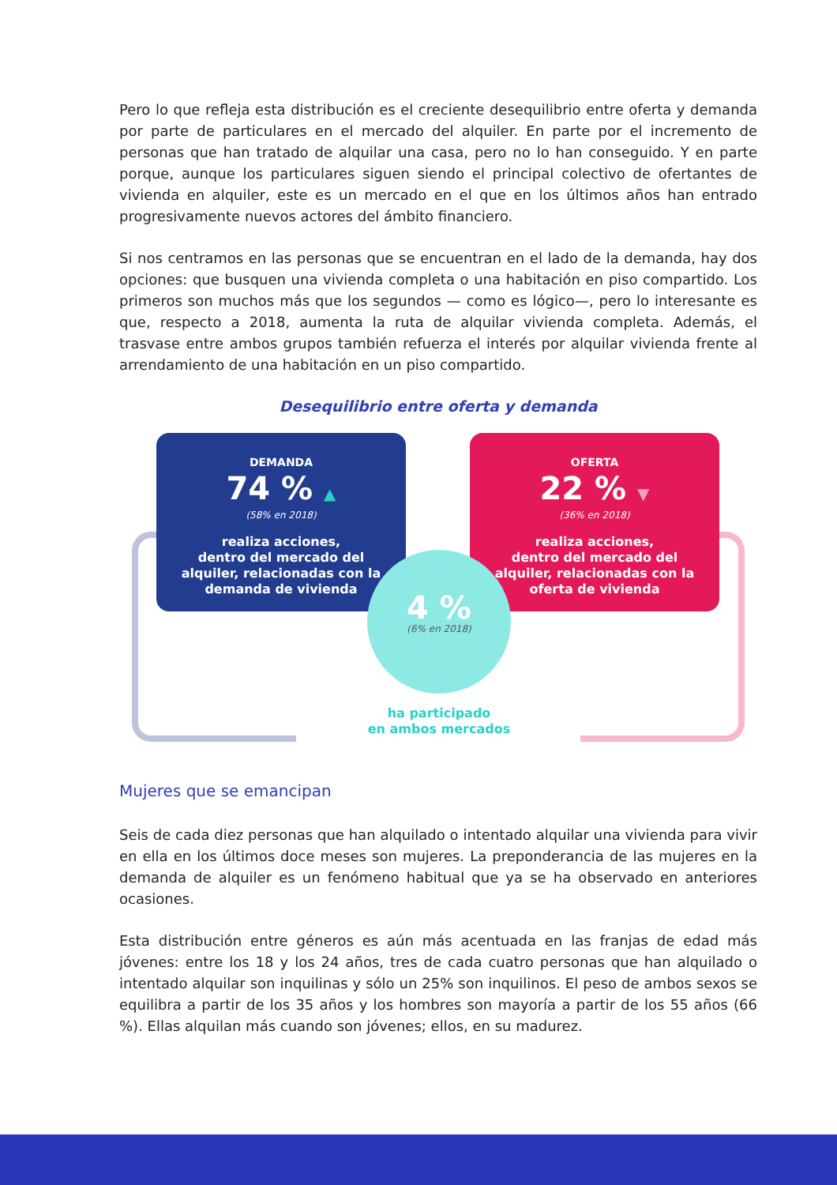Pero lo que refleja esta distribución es el creciente desequilibrio entre oferta y demanda por parte de particulares en el mercado del alquiler. En parte por el incremento de personas que han tratado de alquilar una casa, pero no lo han conseguido. Y en parte porque, aunque los particulares siguen siendo el principal colectivo de ofertantes de vivienda en alquiler, este es un mercado en el que en los últimos años han entrado progresivamente nuevos actores del ámbito financiero.
Si nos centramos en las personas que se encuentran en el lado de la demanda, hay dos opciones: que busquen una vivienda completa o una habitación en piso compartido. Los primeros son muchos más que los segundos — como es lógico—, pero lo interesante es que, respecto a 2018, aumenta la ruta de alquilar vivienda completa. Además, el trasvase entre ambos grupos también refuerza el interés por alquilar vivienda frente al arrendamiento de una habitación en un piso compartido.
Desequilibrio entre oferta y demanda
DEMANDA
74 % ▲
(58% en 2018)
realiza acciones,
dentro del mercado del
alquiler, relacionadas con la
demanda de vivienda
OFERTA
22 % ▼
(36% en 2018)
realiza acciones,
dentro del mercado del
alquiler, relacionadas con la
oferta de vivienda
4 %
(6% en 2018)
ha participado
en ambos mercados
Mujeres que se emancipan
Seis de cada diez personas que han alquilado o intentado alquilar una vivienda para vivir en ella en los últimos doce meses son mujeres. La preponderancia de las mujeres en la demanda de alquiler es un fenómeno habitual que ya se ha observado en anteriores ocasiones.
Esta distribución entre géneros es aún más acentuada en las franjas de edad más jóvenes: entre los 18 y los 24 años, tres de cada cuatro personas que han alquilado o intentado alquilar son inquilinas y sólo un 25% son inquilinos. El peso de ambos sexos se equilibra a partir de los 35 años y los hombres son mayoría a partir de los 55 años (66 %). Ellas alquilan más cuando son jóvenes; ellos, en su madurez.